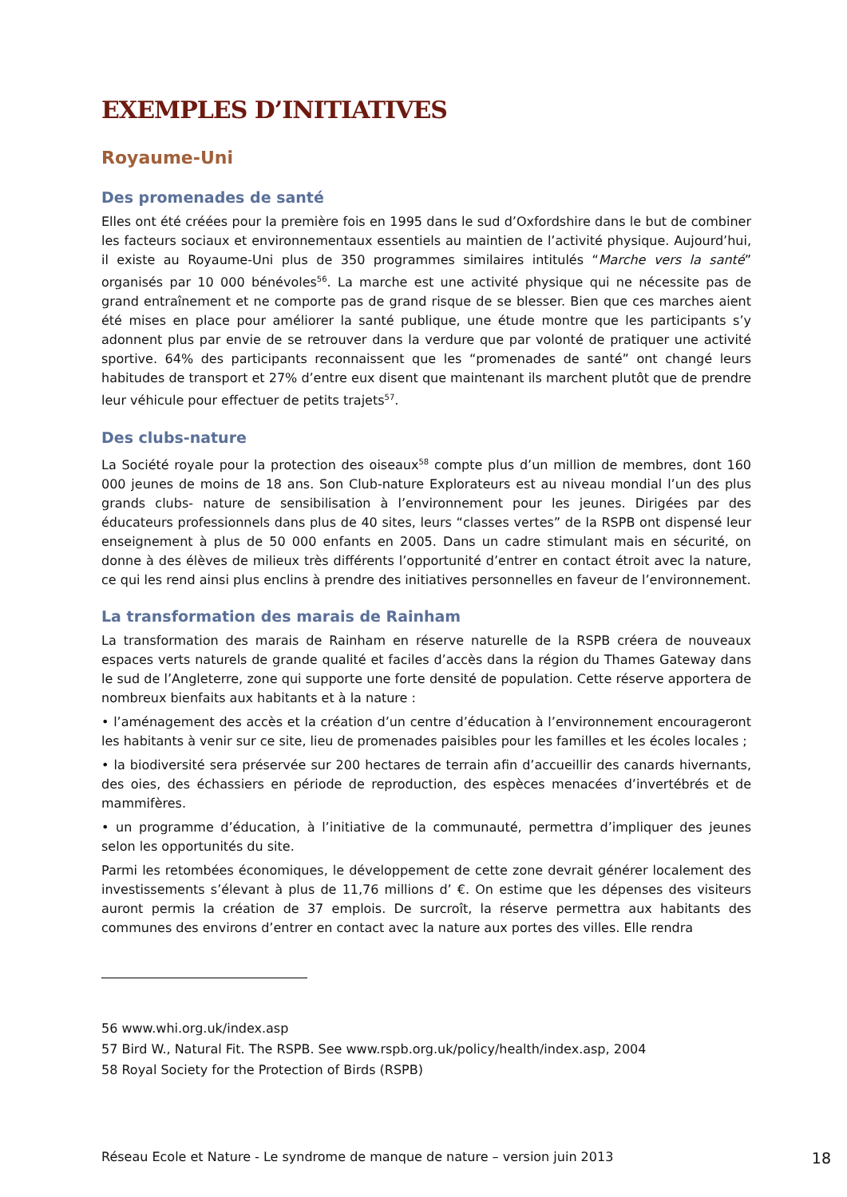EXEMPLES D’INITIATIVES
Royaume-Uni
Des promenades de santé
Elles ont été créées pour la première fois en 1995 dans le sud d’Oxfordshire dans le but de combiner les facteurs sociaux et environnementaux essentiels au maintien de l’activité physique. Aujourd’hui, il existe au Royaume-Uni plus de 350 programmes similaires intitulés “Marche vers la santé” organisés par 10 000 bénévoles<sup>56</sup>. La marche est une activité physique qui ne nécessite pas de grand entraînement et ne comporte pas de grand risque de se blesser. Bien que ces marches aient été mises en place pour améliorer la santé publique, une étude montre que les participants s’y adonnent plus par envie de se retrouver dans la verdure que par volonté de pratiquer une activité sportive. 64% des participants reconnaissent que les “promenades de santé” ont changé leurs habitudes de transport et 27% d’entre eux disent que maintenant ils marchent plutôt que de prendre leur véhicule pour effectuer de petits trajets<sup>57</sup>.
Des clubs-nature
La Société royale pour la protection des oiseaux<sup>58</sup> compte plus d’un million de membres, dont 160 000 jeunes de moins de 18 ans. Son Club-nature Explorateurs est au niveau mondial l’un des plus grands clubs- nature de sensibilisation à l’environnement pour les jeunes. Dirigées par des éducateurs professionnels dans plus de 40 sites, leurs “classes vertes” de la RSPB ont dispensé leur enseignement à plus de 50 000 enfants en 2005. Dans un cadre stimulant mais en sécurité, on donne à des élèves de milieux très différents l’opportunité d’entrer en contact étroit avec la nature, ce qui les rend ainsi plus enclins à prendre des initiatives personnelles en faveur de l’environnement.
La transformation des marais de Rainham
La transformation des marais de Rainham en réserve naturelle de la RSPB créera de nouveaux espaces verts naturels de grande qualité et faciles d’accès dans la région du Thames Gateway dans le sud de l’Angleterre, zone qui supporte une forte densité de population. Cette réserve apportera de nombreux bienfaits aux habitants et à la nature :
• l’aménagement des accès et la création d’un centre d’éducation à l’environnement encourageront les habitants à venir sur ce site, lieu de promenades paisibles pour les familles et les écoles locales ;
• la biodiversité sera préservée sur 200 hectares de terrain afin d’accueillir des canards hivernants, des oies, des échassiers en période de reproduction, des espèces menacées d’invertébrés et de mammifères.
• un programme d’éducation, à l’initiative de la communauté, permettra d’impliquer des jeunes selon les opportunités du site.
Parmi les retombées économiques, le développement de cette zone devrait générer localement des investissements s’élevant à plus de 11,76 millions d’ €. On estime que les dépenses des visiteurs auront permis la création de 37 emplois. De surcroît, la réserve permettra aux habitants des communes des environs d’entrer en contact avec la nature aux portes des villes. Elle rendra
56 www.whi.org.uk/index.asp
57 Bird W., Natural Fit. The RSPB. See www.rspb.org.uk/policy/health/index.asp, 2004
58 Royal Society for the Protection of Birds (RSPB)
Réseau Ecole et Nature - Le syndrome de manque de nature – version juin 2013 18